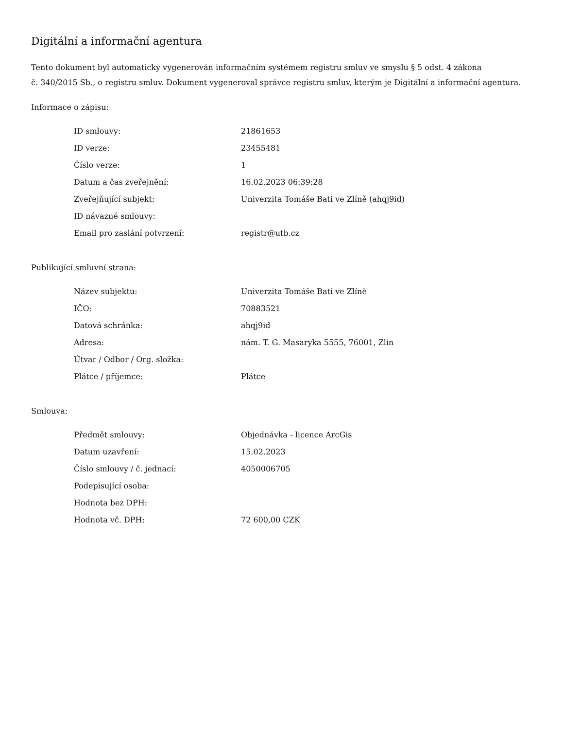Digitální a informační agentura
Tento dokument byl automaticky vygenerován informačním systémem registru smluv ve smyslu § 5 odst. 4 zákona
č. 340/2015 Sb., o registru smluv. Dokument vygeneroval správce registru smluv, kterým je Digitální a informační agentura.
Informace o zápisu:
| ID smlouvy: | 21861653 |
| ID verze: | 23455481 |
| Číslo verze: | 1 |
| Datum a čas zveřejnění: | 16.02.2023 06:39:28 |
| Zveřejňující subjekt: | Univerzita Tomáše Bati ve Zlíně (ahqj9id) |
| ID návazné smlouvy: | |
| Email pro zaslání potvrzení: | registr@utb.cz |
Publikující smluvní strana:
| Název subjektu: | Univerzita Tomáše Bati ve Zlíně |
| IČO: | 70883521 |
| Datová schránka: | ahqj9id |
| Adresa: | nám. T. G. Masaryka 5555, 76001, Zlín |
| Útvar / Odbor / Org. složka: | |
| Plátce / příjemce: | Plátce |
Smlouva:
| Předmět smlouvy: | Objednávka - licence ArcGis |
| Datum uzavření: | 15.02.2023 |
| Číslo smlouvy / č. jednací: | 4050006705 |
| Podepisující osoba: | |
| Hodnota bez DPH: | |
| Hodnota vč. DPH: | 72 600,00 CZK |